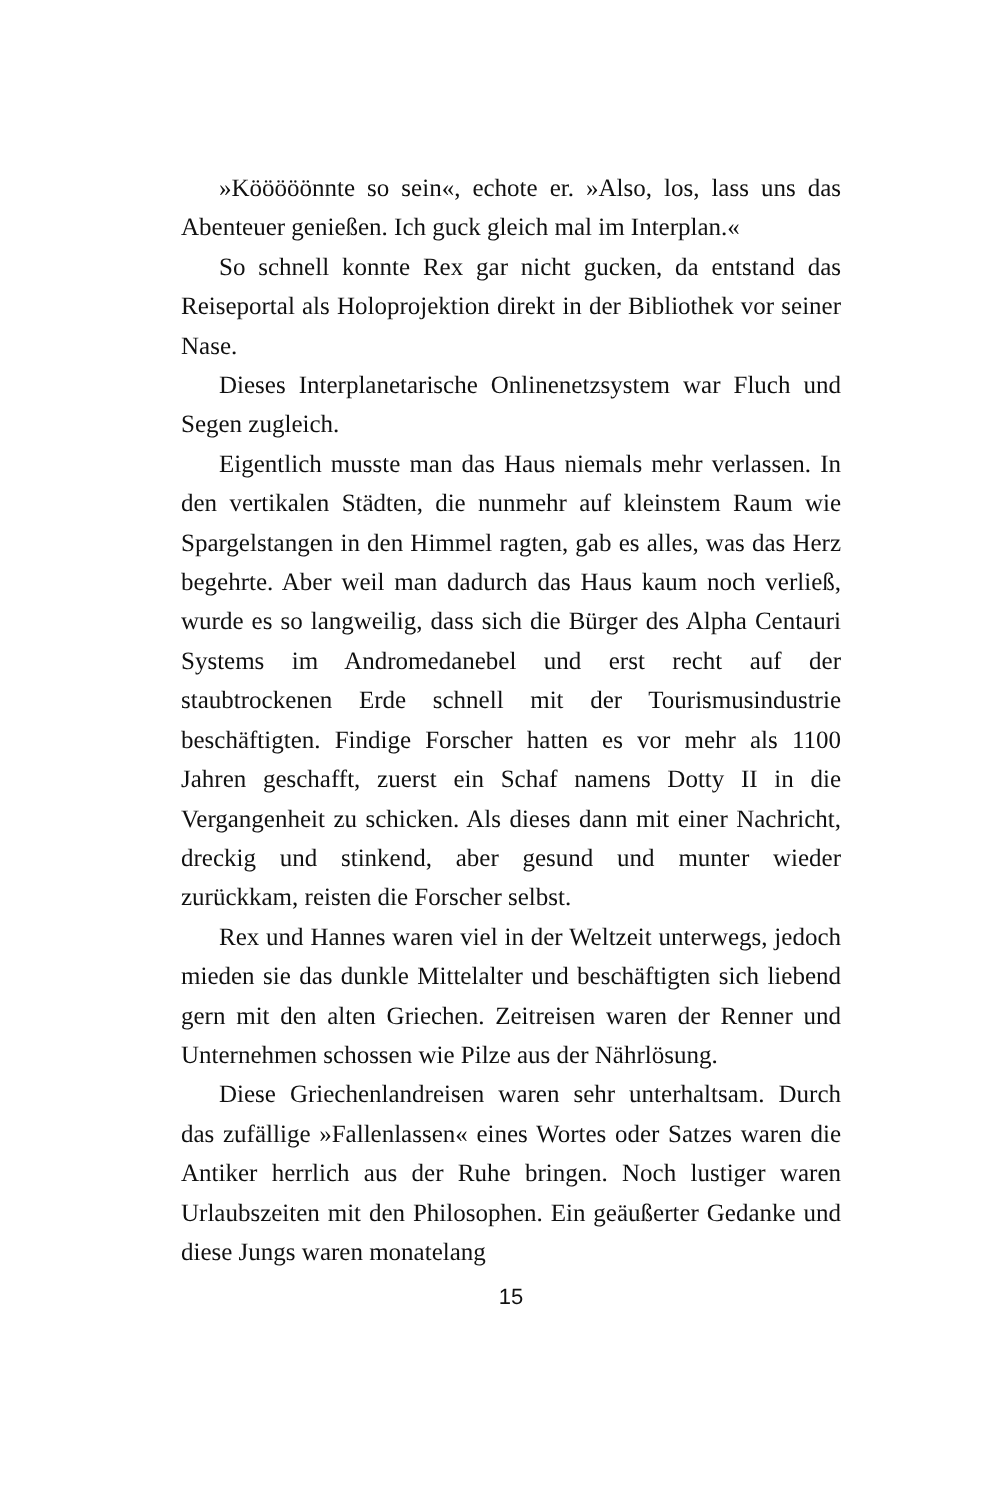»Kööööönnte so sein«, echote er. »Also, los, lass uns das Abenteuer genießen. Ich guck gleich mal im Interplan.«
So schnell konnte Rex gar nicht gucken, da entstand das Reiseportal als Holoprojektion direkt in der Bibliothek vor seiner Nase.
Dieses Interplanetarische Onlinenetzsystem war Fluch und Segen zugleich.
Eigentlich musste man das Haus niemals mehr verlassen. In den vertikalen Städten, die nunmehr auf kleinstem Raum wie Spargelstangen in den Himmel ragten, gab es alles, was das Herz begehrte. Aber weil man dadurch das Haus kaum noch verließ, wurde es so langweilig, dass sich die Bürger des Alpha Centauri Systems im Andromedanebel und erst recht auf der staubtrockenen Erde schnell mit der Tourismusindustrie beschäftigten. Findige Forscher hatten es vor mehr als 1100 Jahren geschafft, zuerst ein Schaf namens Dotty II in die Vergangenheit zu schicken. Als dieses dann mit einer Nachricht, dreckig und stinkend, aber gesund und munter wieder zurückkam, reisten die Forscher selbst.
Rex und Hannes waren viel in der Weltzeit unterwegs, jedoch mieden sie das dunkle Mittelalter und beschäftigten sich liebend gern mit den alten Griechen. Zeitreisen waren der Renner und Unternehmen schossen wie Pilze aus der Nährlösung.
Diese Griechenlandreisen waren sehr unterhaltsam. Durch das zufällige »Fallenlassen« eines Wortes oder Satzes waren die Antiker herrlich aus der Ruhe bringen. Noch lustiger waren Urlaubszeiten mit den Philosophen. Ein geäußerter Gedanke und diese Jungs waren monatelang
15